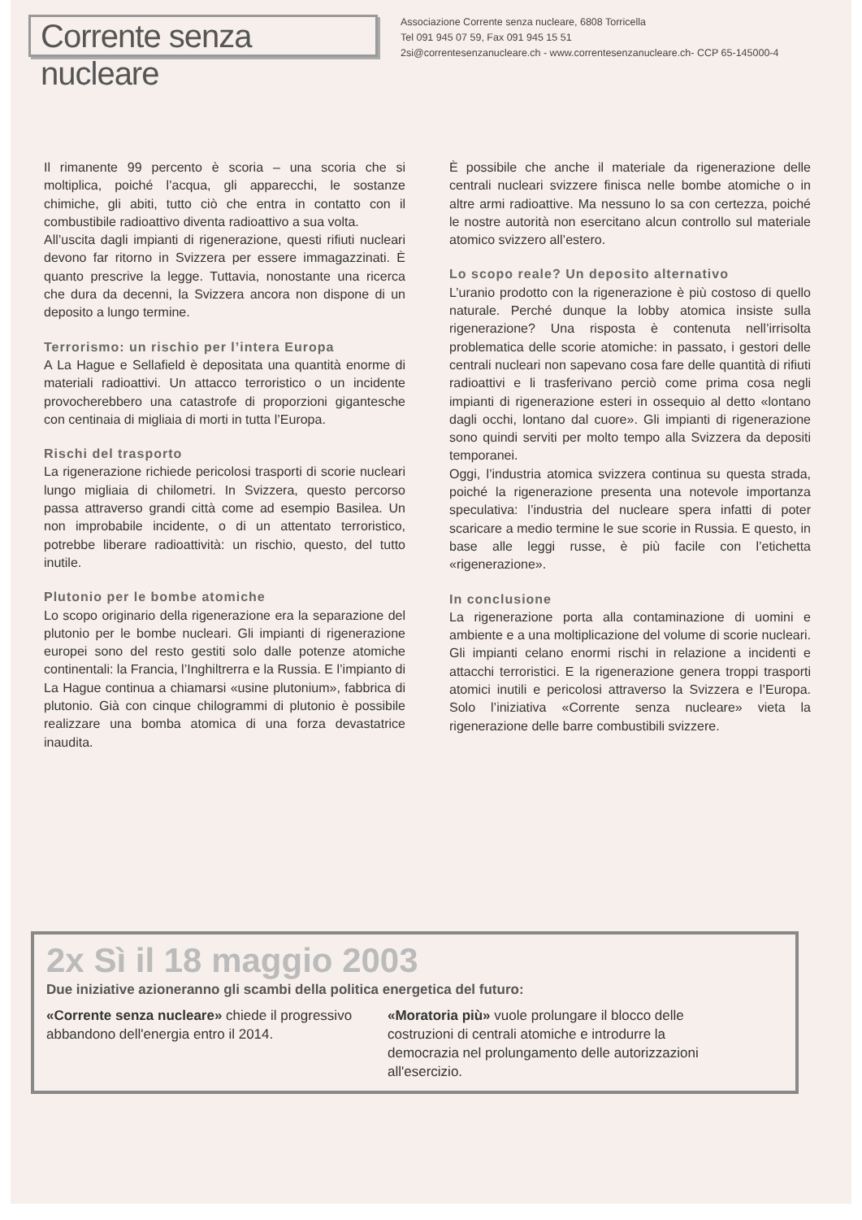Corrente senza nucleare
Associazione Corrente senza nucleare, 6808 Torricella
Tel 091 945 07 59, Fax 091 945 15 51
2si@correntesenzanucleare.ch - www.correntesenzanucleare.ch- CCP 65-145000-4
Il rimanente 99 percento è scoria – una scoria che si moltiplica, poiché l’acqua, gli apparecchi, le sostanze chimiche, gli abiti, tutto ciò che entra in contatto con il combustibile radioattivo diventa radioattivo a sua volta.
All’uscita dagli impianti di rigenerazione, questi rifiuti nucleari devono far ritorno in Svizzera per essere immagazzinati. È quanto prescrive la legge. Tuttavia, nonostante una ricerca che dura da decenni, la Svizzera ancora non dispone di un deposito a lungo termine.
Terrorismo: un rischio per l’intera Europa
A La Hague e Sellafield è depositata una quantità enorme di materiali radioattivi. Un attacco terroristico o un incidente provocherebbero una catastrofe di proporzioni gigantesche con centinaia di migliaia di morti in tutta l’Europa.
Rischi del trasporto
La rigenerazione richiede pericolosi trasporti di scorie nucleari lungo migliaia di chilometri. In Svizzera, questo percorso passa attraverso grandi città come ad esempio Basilea. Un non improbabile incidente, o di un attentato terroristico, potrebbe liberare radioattività: un rischio, questo, del tutto inutile.
Plutonio per le bombe atomiche
Lo scopo originario della rigenerazione era la separazione del plutonio per le bombe nucleari. Gli impianti di rigenerazione europei sono del resto gestiti solo dalle potenze atomiche continentali: la Francia, l’Inghiltrerra e la Russia. E l’impianto di La Hague continua a chiamarsi «usine plutonium», fabbrica di plutonio. Già con cinque chilogrammi di plutonio è possibile realizzare una bomba atomica di una forza devastatrice inaudita.
È possibile che anche il materiale da rigenerazione delle centrali nucleari svizzere finisca nelle bombe atomiche o in altre armi radioattive. Ma nessuno lo sa con certezza, poiché le nostre autorità non esercitano alcun controllo sul materiale atomico svizzero all’estero.
Lo scopo reale? Un deposito alternativo
L’uranio prodotto con la rigenerazione è più costoso di quello naturale. Perché dunque la lobby atomica insiste sulla rigenerazione? Una risposta è contenuta nell’irrisolta problematica delle scorie atomiche: in passato, i gestori delle centrali nucleari non sapevano cosa fare delle quantità di rifiuti radioattivi e li trasferivano perciò come prima cosa negli impianti di rigenerazione esteri in ossequio al detto «lontano dagli occhi, lontano dal cuore». Gli impianti di rigenerazione sono quindi serviti per molto tempo alla Svizzera da depositi temporanei.
Oggi, l’industria atomica svizzera continua su questa strada, poiché la rigenerazione presenta una notevole importanza speculativa: l’industria del nucleare spera infatti di poter scaricare a medio termine le sue scorie in Russia. E questo, in base alle leggi russe, è più facile con l’etichetta «rigenerazione».
In conclusione
La rigenerazione porta alla contaminazione di uomini e ambiente e a una moltiplicazione del volume di scorie nucleari. Gli impianti celano enormi rischi in relazione a incidenti e attacchi terroristici. E la rigenerazione genera troppi trasporti atomici inutili e pericolosi attraverso la Svizzera e l’Europa. Solo l’iniziativa «Corrente senza nucleare» vieta la rigenerazione delle barre combustibili svizzere.
2x Sì il 18 maggio 2003
Due iniziative azioneranno gli scambi della politica energetica del futuro:
«Corrente senza nucleare» chiede il progressivo abbandono dell'energia entro il 2014.
«Moratoria più» vuole prolungare il blocco delle costruzioni di centrali atomiche e introdurre la democrazia nel prolungamento delle autorizzazioni all'esercizio.